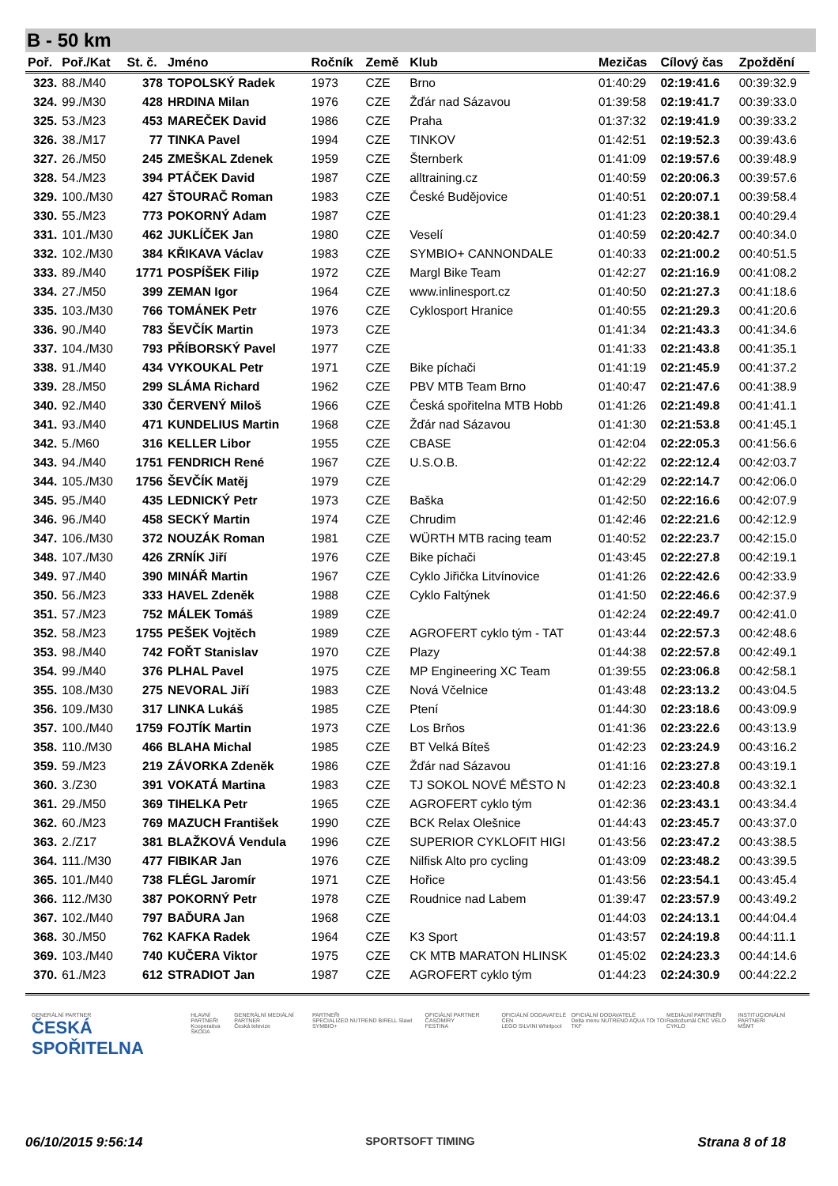B - 50 km
| Poř. | Poř./Kat | St. č. | Jméno | Ročník | Země | Klub | Mezičas | Cílový čas | Zpoždění |
| --- | --- | --- | --- | --- | --- | --- | --- | --- | --- |
| 323. | 88./M40 | 378 | TOPOLSKÝ Radek | 1973 | CZE | Brno | 01:40:29 | 02:19:41.6 | 00:39:32.9 |
| 324. | 99./M30 | 428 | HRDINA Milan | 1976 | CZE | Žďár nad Sázavou | 01:39:58 | 02:19:41.7 | 00:39:33.0 |
| 325. | 53./M23 | 453 | MAREČEK David | 1986 | CZE | Praha | 01:37:32 | 02:19:41.9 | 00:39:33.2 |
| 326. | 38./M17 | 77 | TINKA Pavel | 1994 | CZE | TINKOV | 01:42:51 | 02:19:52.3 | 00:39:43.6 |
| 327. | 26./M50 | 245 | ZMEŠKAL Zdenek | 1959 | CZE | Šternberk | 01:41:09 | 02:19:57.6 | 00:39:48.9 |
| 328. | 54./M23 | 394 | PTÁČEK David | 1987 | CZE | alltraining.cz | 01:40:59 | 02:20:06.3 | 00:39:57.6 |
| 329. | 100./M30 | 427 | ŠTOURAČ Roman | 1983 | CZE | České Budějovice | 01:40:51 | 02:20:07.1 | 00:39:58.4 |
| 330. | 55./M23 | 773 | POKORNÝ Adam | 1987 | CZE | | 01:41:23 | 02:20:38.1 | 00:40:29.4 |
| 331. | 101./M30 | 462 | JUKLÍČEK Jan | 1980 | CZE | Veselí | 01:40:59 | 02:20:42.7 | 00:40:34.0 |
| 332. | 102./M30 | 384 | KŘIKAVA Václav | 1983 | CZE | SYMBIO+ CANNONDALE | 01:40:33 | 02:21:00.2 | 00:40:51.5 |
| 333. | 89./M40 | 1771 | POSPÍŠEK Filip | 1972 | CZE | Margl Bike Team | 01:42:27 | 02:21:16.9 | 00:41:08.2 |
| 334. | 27./M50 | 399 | ZEMAN Igor | 1964 | CZE | www.inlinesport.cz | 01:40:50 | 02:21:27.3 | 00:41:18.6 |
| 335. | 103./M30 | 766 | TOMÁNEK Petr | 1976 | CZE | Cyklosport Hranice | 01:40:55 | 02:21:29.3 | 00:41:20.6 |
| 336. | 90./M40 | 783 | ŠEVČÍK Martin | 1973 | CZE | | 01:41:34 | 02:21:43.3 | 00:41:34.6 |
| 337. | 104./M30 | 793 | PŘÍBORSKÝ Pavel | 1977 | CZE | | 01:41:33 | 02:21:43.8 | 00:41:35.1 |
| 338. | 91./M40 | 434 | VYKOUKAL Petr | 1971 | CZE | Bike píchači | 01:41:19 | 02:21:45.9 | 00:41:37.2 |
| 339. | 28./M50 | 299 | SLÁMA Richard | 1962 | CZE | PBV MTB Team Brno | 01:40:47 | 02:21:47.6 | 00:41:38.9 |
| 340. | 92./M40 | 330 | ČERVENÝ Miloš | 1966 | CZE | Česká spořitelna MTB Hobb | 01:41:26 | 02:21:49.8 | 00:41:41.1 |
| 341. | 93./M40 | 471 | KUNDELIUS Martin | 1968 | CZE | Žďár nad Sázavou | 01:41:30 | 02:21:53.8 | 00:41:45.1 |
| 342. | 5./M60 | 316 | KELLER Libor | 1955 | CZE | CBASE | 01:42:04 | 02:22:05.3 | 00:41:56.6 |
| 343. | 94./M40 | 1751 | FENDRICH René | 1967 | CZE | U.S.O.B. | 01:42:22 | 02:22:12.4 | 00:42:03.7 |
| 344. | 105./M30 | 1756 | ŠEVČÍK Matěj | 1979 | CZE | | 01:42:29 | 02:22:14.7 | 00:42:06.0 |
| 345. | 95./M40 | 435 | LEDNICKÝ Petr | 1973 | CZE | Baška | 01:42:50 | 02:22:16.6 | 00:42:07.9 |
| 346. | 96./M40 | 458 | SECKÝ Martin | 1974 | CZE | Chrudim | 01:42:46 | 02:22:21.6 | 00:42:12.9 |
| 347. | 106./M30 | 372 | NOUZÁK Roman | 1981 | CZE | WÜRTH MTB racing team | 01:40:52 | 02:22:23.7 | 00:42:15.0 |
| 348. | 107./M30 | 426 | ZRNÍK Jiří | 1976 | CZE | Bike píchači | 01:43:45 | 02:22:27.8 | 00:42:19.1 |
| 349. | 97./M40 | 390 | MINÁŘ Martin | 1967 | CZE | Cyklo Jiřička Litvínovice | 01:41:26 | 02:22:42.6 | 00:42:33.9 |
| 350. | 56./M23 | 333 | HAVEL Zdeněk | 1988 | CZE | Cyklo Faltýnek | 01:41:50 | 02:22:46.6 | 00:42:37.9 |
| 351. | 57./M23 | 752 | MÁLEK Tomáš | 1989 | CZE | | 01:42:24 | 02:22:49.7 | 00:42:41.0 |
| 352. | 58./M23 | 1755 | PEŠEK Vojtěch | 1989 | CZE | AGROFERT cyklo tým - TAT | 01:43:44 | 02:22:57.3 | 00:42:48.6 |
| 353. | 98./M40 | 742 | FOŘT Stanislav | 1970 | CZE | Plazy | 01:44:38 | 02:22:57.8 | 00:42:49.1 |
| 354. | 99./M40 | 376 | PLHAL Pavel | 1975 | CZE | MP Engineering XC Team | 01:39:55 | 02:23:06.8 | 00:42:58.1 |
| 355. | 108./M30 | 275 | NEVORAL Jiří | 1983 | CZE | Nová Včelnice | 01:43:48 | 02:23:13.2 | 00:43:04.5 |
| 356. | 109./M30 | 317 | LINKA Lukáš | 1985 | CZE | Ptení | 01:44:30 | 02:23:18.6 | 00:43:09.9 |
| 357. | 100./M40 | 1759 | FOJTÍK Martin | 1973 | CZE | Los Brňos | 01:41:36 | 02:23:22.6 | 00:43:13.9 |
| 358. | 110./M30 | 466 | BLAHA Michal | 1985 | CZE | BT Velká Bíteš | 01:42:23 | 02:23:24.9 | 00:43:16.2 |
| 359. | 59./M23 | 219 | ZÁVORKA Zdeněk | 1986 | CZE | Žďár nad Sázavou | 01:41:16 | 02:23:27.8 | 00:43:19.1 |
| 360. | 3./Z30 | 391 | VOKATÁ Martina | 1983 | CZE | TJ SOKOL NOVÉ MĚSTO N | 01:42:23 | 02:23:40.8 | 00:43:32.1 |
| 361. | 29./M50 | 369 | TIHELKA Petr | 1965 | CZE | AGROFERT cyklo tým | 01:42:36 | 02:23:43.1 | 00:43:34.4 |
| 362. | 60./M23 | 769 | MAZUCH František | 1990 | CZE | BCK Relax Olešnice | 01:44:43 | 02:23:45.7 | 00:43:37.0 |
| 363. | 2./Z17 | 381 | BLAŽKOVÁ Vendula | 1996 | CZE | SUPERIOR CYKLOFIT HIGI | 01:43:56 | 02:23:47.2 | 00:43:38.5 |
| 364. | 111./M30 | 477 | FIBIKAR Jan | 1976 | CZE | Nilfisk Alto pro cycling | 01:43:09 | 02:23:48.2 | 00:43:39.5 |
| 365. | 101./M40 | 738 | FLÉGL Jaromír | 1971 | CZE | Hořice | 01:43:56 | 02:23:54.1 | 00:43:45.4 |
| 366. | 112./M30 | 387 | POKORNÝ Petr | 1978 | CZE | Roudnice nad Labem | 01:39:47 | 02:23:57.9 | 00:43:49.2 |
| 367. | 102./M40 | 797 | BAĎURA Jan | 1968 | CZE | | 01:44:03 | 02:24:13.1 | 00:44:04.4 |
| 368. | 30./M50 | 762 | KAFKA Radek | 1964 | CZE | K3 Sport | 01:43:57 | 02:24:19.8 | 00:44:11.1 |
| 369. | 103./M40 | 740 | KUČERA Viktor | 1975 | CZE | CK MTB MARATON HLINSK | 01:45:02 | 02:24:23.3 | 00:44:14.6 |
| 370. | 61./M23 | 612 | STRADIOT Jan | 1987 | CZE | AGROFERT cyklo tým | 01:44:23 | 02:24:30.9 | 00:44:22.2 |
GENERÁLNÍ PARTNER
ČESKÁ SPOŘITELNA HLAVNÍ PARTNEŘI
Kooperativa
ŠKODA GENERÁLNÍ MEDIÁLNÍ PARTNER
Česká televize PARTNEŘI
SPECIALIZED NUTREND BIRELL Slawl SYMBIO+ OFICIÁLNÍ PARTNER ČASOMÍRY
FESTINA OFICIÁLNÍ DODAVATELÉ CEN
LEGO SILVINI Whirlpool OFICIÁLNÍ DODAVATELÉ
Delta menu NUTREND AQUA TOI TOI TKF MEDIÁLNÍ PARTNEŘI
Radiožurnál CNC VELO CYKLO INSTITUCIONÁLNÍ PARTNEŘI
MŠMT
06/10/2015 9:56:14 SPORTSOFT TIMING Strana 8 of 18